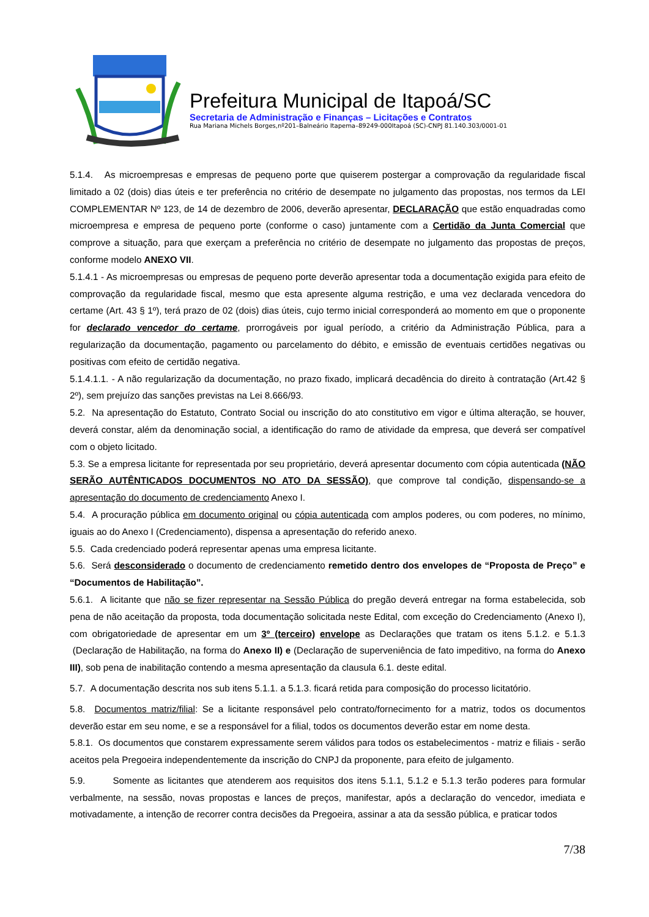Prefeitura Municipal de Itapoá/SC
Secretaria de Administração e Finanças – Licitações e Contratos
Rua Mariana Michels Borges,nº201–Balneário Itapema–89249-000Itapoá (SC)-CNPJ 81.140.303/0001-01
5.1.4. As microempresas e empresas de pequeno porte que quiserem postergar a comprovação da regularidade fiscal limitado a 02 (dois) dias úteis e ter preferência no critério de desempate no julgamento das propostas, nos termos da LEI COMPLEMENTAR Nº 123, de 14 de dezembro de 2006, deverão apresentar, DECLARAÇÃO que estão enquadradas como microempresa e empresa de pequeno porte (conforme o caso) juntamente com a Certidão da Junta Comercial que comprove a situação, para que exerçam a preferência no critério de desempate no julgamento das propostas de preços, conforme modelo ANEXO VII.
5.1.4.1 - As microempresas ou empresas de pequeno porte deverão apresentar toda a documentação exigida para efeito de comprovação da regularidade fiscal, mesmo que esta apresente alguma restrição, e uma vez declarada vencedora do certame (Art. 43 § 1º), terá prazo de 02 (dois) dias úteis, cujo termo inicial corresponderá ao momento em que o proponente for declarado vencedor do certame, prorrogáveis por igual período, a critério da Administração Pública, para a regularização da documentação, pagamento ou parcelamento do débito, e emissão de eventuais certidões negativas ou positivas com efeito de certidão negativa.
5.1.4.1.1. - A não regularização da documentação, no prazo fixado, implicará decadência do direito à contratação (Art.42 § 2º), sem prejuízo das sanções previstas na Lei 8.666/93.
5.2. Na apresentação do Estatuto, Contrato Social ou inscrição do ato constitutivo em vigor e última alteração, se houver, deverá constar, além da denominação social, a identificação do ramo de atividade da empresa, que deverá ser compatível com o objeto licitado.
5.3. Se a empresa licitante for representada por seu proprietário, deverá apresentar documento com cópia autenticada (NÃO SERÃO AUTÊNTICADOS DOCUMENTOS NO ATO DA SESSÃO), que comprove tal condição, dispensando-se a apresentação do documento de credenciamento Anexo I.
5.4. A procuração pública em documento original ou cópia autenticada com amplos poderes, ou com poderes, no mínimo, iguais ao do Anexo I (Credenciamento), dispensa a apresentação do referido anexo.
5.5. Cada credenciado poderá representar apenas uma empresa licitante.
5.6. Será desconsiderado o documento de credenciamento remetido dentro dos envelopes de “Proposta de Preço” e “Documentos de Habilitação”.
5.6.1. A licitante que não se fizer representar na Sessão Pública do pregão deverá entregar na forma estabelecida, sob pena de não aceitação da proposta, toda documentação solicitada neste Edital, com exceção do Credenciamento (Anexo I), com obrigatoriedade de apresentar em um 3º (terceiro) envelope as Declarações que tratam os itens 5.1.2. e 5.1.3 (Declaração de Habilitação, na forma do Anexo II) e (Declaração de superveniência de fato impeditivo, na forma do Anexo III), sob pena de inabilitação contendo a mesma apresentação da clausula 6.1. deste edital.
5.7. A documentação descrita nos sub itens 5.1.1. a 5.1.3. ficará retida para composição do processo licitatório.
5.8. Documentos matriz/filial: Se a licitante responsável pelo contrato/fornecimento for a matriz, todos os documentos deverão estar em seu nome, e se a responsável for a filial, todos os documentos deverão estar em nome desta.
5.8.1. Os documentos que constarem expressamente serem válidos para todos os estabelecimentos - matriz e filiais - serão aceitos pela Pregoeira independentemente da inscrição do CNPJ da proponente, para efeito de julgamento.
5.9. Somente as licitantes que atenderem aos requisitos dos itens 5.1.1, 5.1.2 e 5.1.3 terão poderes para formular verbalmente, na sessão, novas propostas e lances de preços, manifestar, após a declaração do vencedor, imediata e motivadamente, a intenção de recorrer contra decisões da Pregoeira, assinar a ata da sessão pública, e praticar todos
7/38